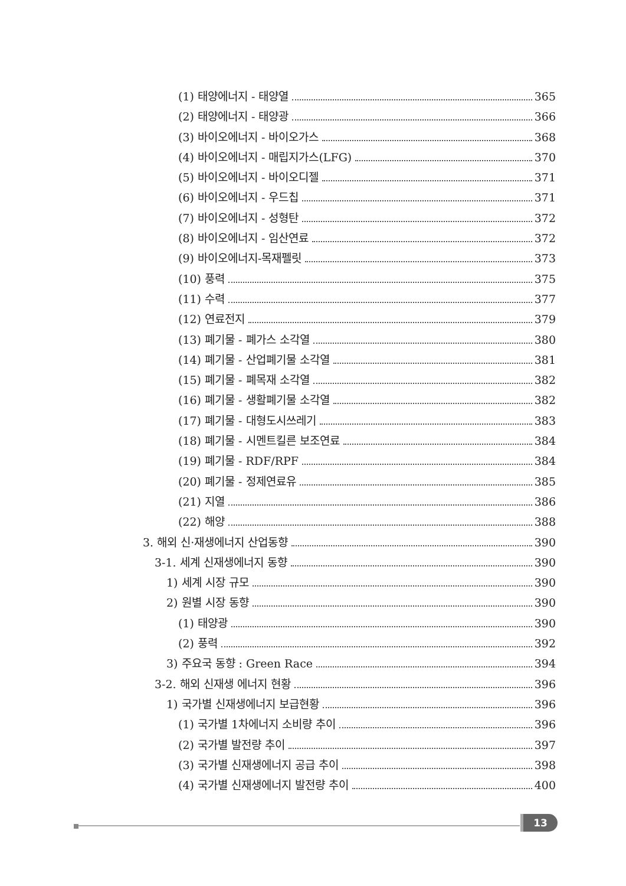(1) 태양에너지 - 태양열 365
(2) 태양에너지 - 태양광 366
(3) 바이오에너지 - 바이오가스 368
(4) 바이오에너지 - 매립지가스(LFG) 370
(5) 바이오에너지 - 바이오디젤 371
(6) 바이오에너지 - 우드칩 371
(7) 바이오에너지 - 성형탄 372
(8) 바이오에너지 - 임산연료 372
(9) 바이오에너지-목재펠릿 373
(10) 풍력 375
(11) 수력 377
(12) 연료전지 379
(13) 폐기물 - 폐가스 소각열 380
(14) 폐기물 - 산업폐기물 소각열 381
(15) 폐기물 - 폐목재 소각열 382
(16) 폐기물 - 생활폐기물 소각열 382
(17) 폐기물 - 대형도시쓰레기 383
(18) 폐기물 - 시멘트킬른 보조연료 384
(19) 폐기물 - RDF/RPF 384
(20) 폐기물 - 정제연료유 385
(21) 지열 386
(22) 해양 388
3. 해외 신·재생에너지 산업동향 390
3-1. 세계 신재생에너지 동향 390
1) 세계 시장 규모 390
2) 원별 시장 동향 390
(1) 태양광 390
(2) 풍력 392
3) 주요국 동향 : Green Race 394
3-2. 해외 신재생 에너지 현황 396
1) 국가별 신재생에너지 보급현황 396
(1) 국가별 1차에너지 소비량 추이 396
(2) 국가별 발전량 추이 397
(3) 국가별 신재생에너지 공급 추이 398
(4) 국가별 신재생에너지 발전량 추이 400
13